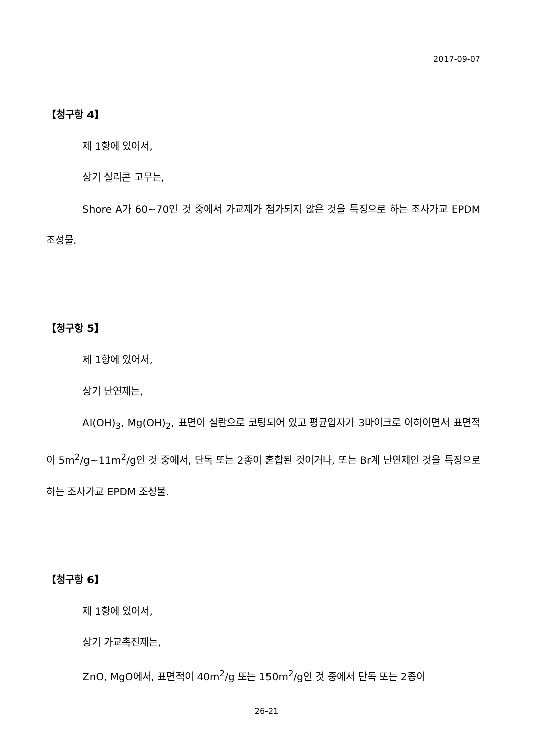2017-09-07
【청구항 4】
제 1항에 있어서,
상기 실리콘 고무는,
Shore A가 60~70인 것 중에서 가교제가 첨가되지 않은 것을 특징으로 하는 조사가교 EPDM 조성물.
【청구항 5】
제 1항에 있어서,
상기 난연제는,
Al(OH)<sub>3</sub>, Mg(OH)<sub>2</sub>, 표면이 실란으로 코팅되어 있고 평균입자가 3마이크로 이하이면서 표면적이 5m<sup>2</sup>/g~11m<sup>2</sup>/g인 것 중에서, 단독 또는 2종이 혼합된 것이거나, 또는 Br계 난연제인 것을 특징으로 하는 조사가교 EPDM 조성물.
【청구항 6】
제 1항에 있어서,
상기 가교촉진제는,
ZnO, MgO에서, 표면적이 40m<sup>2</sup>/g 또는 150m<sup>2</sup>/g인 것 중에서 단독 또는 2종이
26-21